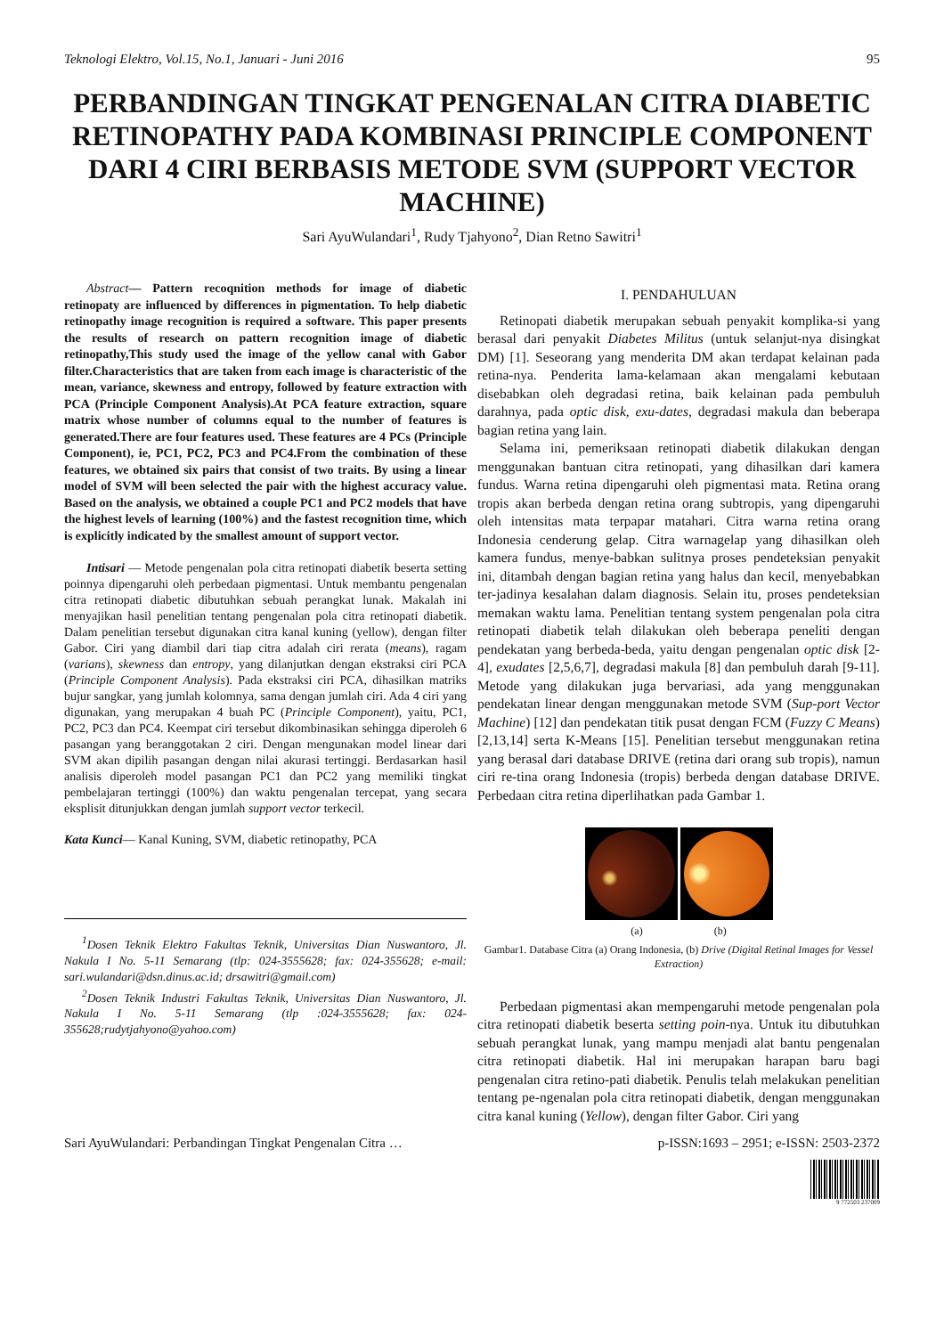Teknologi Elektro, Vol.15, No.1, Januari - Juni 2016 95
PERBANDINGAN TINGKAT PENGENALAN CITRA DIABETIC RETINOPATHY PADA KOMBINASI PRINCIPLE COMPONENT DARI 4 CIRI BERBASIS METODE SVM (SUPPORT VECTOR MACHINE)
Sari AyuWulandari<sup>1</sup>, Rudy Tjahyono<sup>2</sup>, Dian Retno Sawitri<sup>1</sup>
Abstract— Pattern recoqnition methods for image of diabetic retinopaty are influenced by differences in pigmentation. To help diabetic retinopathy image recognition is required a software. This paper presents the results of research on pattern recognition image of diabetic retinopathy,This study used the image of the yellow canal with Gabor filter.Characteristics that are taken from each image is characteristic of the mean, variance, skewness and entropy, followed by feature extraction with PCA (Principle Component Analysis).At PCA feature extraction, square matrix whose number of columns equal to the number of features is generated.There are four features used. These features are 4 PCs (Principle Component), ie, PC1, PC2, PC3 and PC4.From the combination of these features, we obtained six pairs that consist of two traits. By using a linear model of SVM will been selected the pair with the highest accuracy value. Based on the analysis, we obtained a couple PC1 and PC2 models that have the highest levels of learning (100%) and the fastest recognition time, which is explicitly indicated by the smallest amount of support vector.
Intisari — Metode pengenalan pola citra retinopati diabetik beserta setting poinnya dipengaruhi oleh perbedaan pigmentasi. Untuk membantu pengenalan citra retinopati diabetic dibutuhkan sebuah perangkat lunak. Makalah ini menyajikan hasil penelitian tentang pengenalan pola citra retinopati diabetik. Dalam penelitian tersebut digunakan citra kanal kuning (yellow), dengan filter Gabor. Ciri yang diambil dari tiap citra adalah ciri rerata (means), ragam (varians), skewness dan entropy, yang dilanjutkan dengan ekstraksi ciri PCA (Principle Component Analysis). Pada ekstraksi ciri PCA, dihasilkan matriks bujur sangkar, yang jumlah kolomnya, sama dengan jumlah ciri. Ada 4 ciri yang digunakan, yang merupakan 4 buah PC (Principle Component), yaitu, PC1, PC2, PC3 dan PC4. Keempat ciri tersebut dikombinasikan sehingga diperoleh 6 pasangan yang beranggotakan 2 ciri. Dengan mengunakan model linear dari SVM akan dipilih pasangan dengan nilai akurasi tertinggi. Berdasarkan hasil analisis diperoleh model pasangan PC1 dan PC2 yang memiliki tingkat pembelajaran tertinggi (100%) dan waktu pengenalan tercepat, yang secara eksplisit ditunjukkan dengan jumlah support vector terkecil.
Kata Kunci— Kanal Kuning, SVM, diabetic retinopathy, PCA
<sup>1</sup> Dosen Teknik Elektro Fakultas Teknik, Universitas Dian Nuswantoro, Jl. Nakula I No. 5-11 Semarang (tlp: 024-3555628; fax: 024-355628; e-mail: sari.wulandari@dsn.dinus.ac.id; drsawitri@gmail.com)
<sup>2</sup> Dosen Teknik Industri Fakultas Teknik, Universitas Dian Nuswantoro, Jl. Nakula I No. 5-11 Semarang (tlp :024-3555628; fax: 024-355628;rudytjahyono@yahoo.com)
I. PENDAHULUAN
Retinopati diabetik merupakan sebuah penyakit komplika-si yang berasal dari penyakit Diabetes Militus (untuk selanjut-nya disingkat DM) [1]. Seseorang yang menderita DM akan terdapat kelainan pada retina-nya. Penderita lama-kelamaan akan mengalami kebutaan disebabkan oleh degradasi retina, baik kelainan pada pembuluh darahnya, pada optic disk, exu-dates, degradasi makula dan beberapa bagian retina yang lain.
Selama ini, pemeriksaan retinopati diabetik dilakukan dengan menggunakan bantuan citra retinopati, yang dihasilkan dari kamera fundus. Warna retina dipengaruhi oleh pigmentasi mata. Retina orang tropis akan berbeda dengan retina orang subtropis, yang dipengaruhi oleh intensitas mata terpapar matahari. Citra warna retina orang Indonesia cenderung gelap. Citra warnagelap yang dihasilkan oleh kamera fundus, menye-babkan sulitnya proses pendeteksian penyakit ini, ditambah dengan bagian retina yang halus dan kecil, menyebabkan ter-jadinya kesalahan dalam diagnosis. Selain itu, proses pendeteksian memakan waktu lama. Penelitian tentang system pengenalan pola citra retinopati diabetik telah dilakukan oleh beberapa peneliti dengan pendekatan yang berbeda-beda, yaitu dengan pengenalan optic disk [2-4], exudates [2,5,6,7], degradasi makula [8] dan pembuluh darah [9-11]. Metode yang dilakukan juga bervariasi, ada yang menggunakan pendekatan linear dengan menggunakan metode SVM (Sup-port Vector Machine) [12] dan pendekatan titik pusat dengan FCM (Fuzzy C Means) [2,13,14] serta K-Means [15]. Penelitian tersebut menggunakan retina yang berasal dari database DRIVE (retina dari orang sub tropis), namun ciri re-tina orang Indonesia (tropis) berbeda dengan database DRIVE. Perbedaan citra retina diperlihatkan pada Gambar 1.
(a) (b)
Gambar1. Database Citra (a) Orang Indonesia, (b) Drive (Digital Retinal Images for Vessel Extraction)
Perbedaan pigmentasi akan mempengaruhi metode pengenalan pola citra retinopati diabetik beserta setting poin-nya. Untuk itu dibutuhkan sebuah perangkat lunak, yang mampu menjadi alat bantu pengenalan citra retinopati diabetik. Hal ini merupakan harapan baru bagi pengenalan citra retino-pati diabetik. Penulis telah melakukan penelitian tentang pe-ngenalan pola citra retinopati diabetik, dengan menggunakan citra kanal kuning (Yellow), dengan filter Gabor. Ciri yang
Sari AyuWulandari: Perbandingan Tingkat Pengenalan Citra … p-ISSN:1693 – 2951; e-ISSN: 2503-2372
9 772503 237009